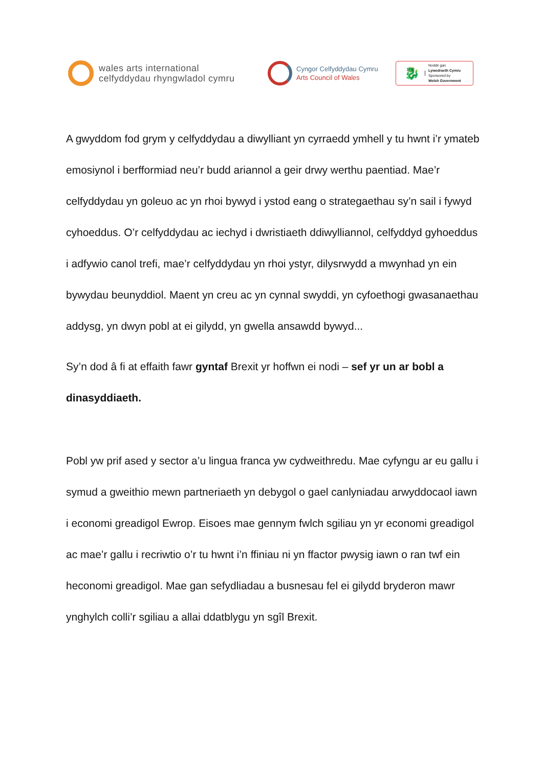wales arts international
celfyddydau rhyngwladol cymru
Cyngor Celfyddydau Cymru
Arts Council of Wales
🐉
Noddir gan
Lywodraeth Cymru
Sponsored by
Welsh Government
A gwyddom fod grym y celfyddydau a diwylliant yn cyrraedd ymhell y tu hwnt i’r ymateb emosiynol i berfformiad neu’r budd ariannol a geir drwy werthu paentiad. Mae’r celfyddydau yn goleuo ac yn rhoi bywyd i ystod eang o strategaethau sy’n sail i fywyd cyhoeddus. O’r celfyddydau ac iechyd i dwristiaeth ddiwylliannol, celfyddyd gyhoeddus i adfywio canol trefi, mae’r celfyddydau yn rhoi ystyr, dilysrwydd a mwynhad yn ein bywydau beunyddiol. Maent yn creu ac yn cynnal swyddi, yn cyfoethogi gwasanaethau addysg, yn dwyn pobl at ei gilydd, yn gwella ansawdd bywyd...
Sy’n dod â fi at effaith fawr gyntaf Brexit yr hoffwn ei nodi – sef yr un ar bobl a dinasyddiaeth.
Pobl yw prif ased y sector a’u lingua franca yw cydweithredu. Mae cyfyngu ar eu gallu i symud a gweithio mewn partneriaeth yn debygol o gael canlyniadau arwyddocaol iawn i economi greadigol Ewrop. Eisoes mae gennym fwlch sgiliau yn yr economi greadigol ac mae’r gallu i recriwtio o’r tu hwnt i’n ffiniau ni yn ffactor pwysig iawn o ran twf ein heconomi greadigol. Mae gan sefydliadau a busnesau fel ei gilydd bryderon mawr ynghylch colli’r sgiliau a allai ddatblygu yn sgîl Brexit.